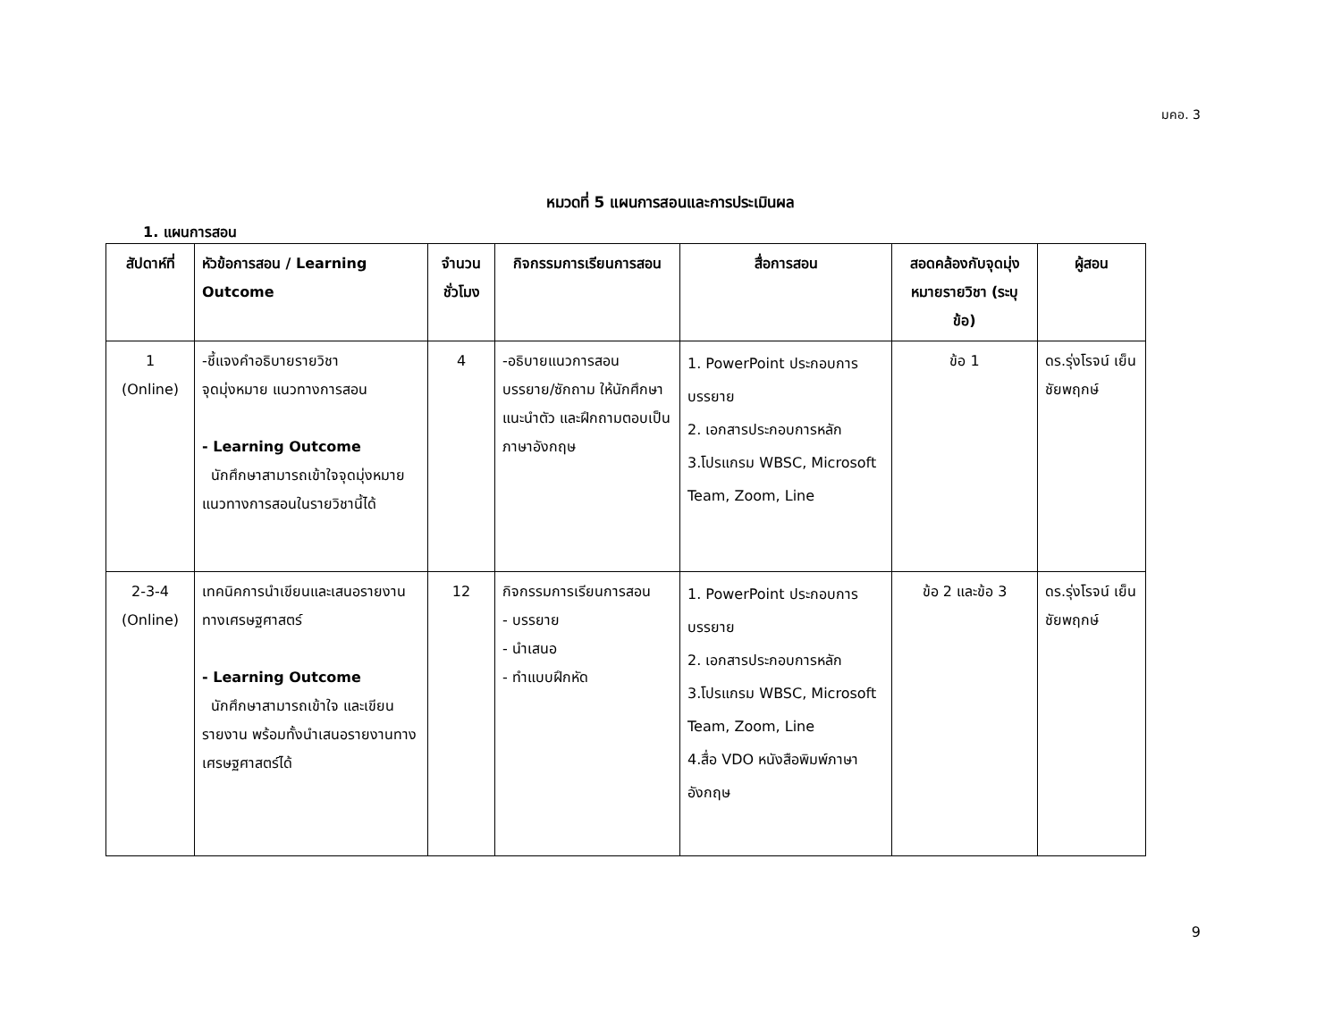มคอ. 3
หมวดที่ 5 แผนการสอนและการประเมินผล
1. แผนการสอน
| สัปดาห์ที่ | หัวข้อการสอน / Learning Outcome | จำนวนชั่วโมง | กิจกรรมการเรียนการสอน | สื่อการสอน | สอดคล้องกับจุดมุ่งหมายรายวิชา (ระบุข้อ) | ผู้สอน |
| --- | --- | --- | --- | --- | --- | --- |
| 1 (Online) | -ชี้แจงคำอธิบายรายวิชา จุดมุ่งหมาย แนวทางการสอน - Learning Outcome นักศึกษาสามารถเข้าใจจุดมุ่งหมาย แนวทางการสอนในรายวิชานี้ได้ | 4 | -อธิบายแนวการสอน บรรยาย/ซักถาม ให้นักศึกษาแนะนำตัว และฝึกถามตอบเป็นภาษาอังกฤษ | 1. PowerPoint ประกอบการบรรยาย 2. เอกสารประกอบการหลัก 3.โปรแกรม WBSC, Microsoft Team, Zoom, Line | ข้อ 1 | ดร.รุ่งโรจน์ เย็นชัยพฤกษ์ |
| 2-3-4 (Online) | เทคนิคการนำเขียนและเสนอรายงานทางเศรษฐศาสตร์ - Learning Outcome นักศึกษาสามารถเข้าใจ และเขียนรายงาน พร้อมทั้งนำเสนอรายงานทางเศรษฐศาสตร์ได้ | 12 | กิจกรรมการเรียนการสอน - บรรยาย - นำเสนอ - ทำแบบฝึกหัด | 1. PowerPoint ประกอบการบรรยาย 2. เอกสารประกอบการหลัก 3.โปรแกรม WBSC, Microsoft Team, Zoom, Line 4.สื่อ VDO หนังสือพิมพ์ภาษาอังกฤษ | ข้อ 2 และข้อ 3 | ดร.รุ่งโรจน์ เย็นชัยพฤกษ์ |
9